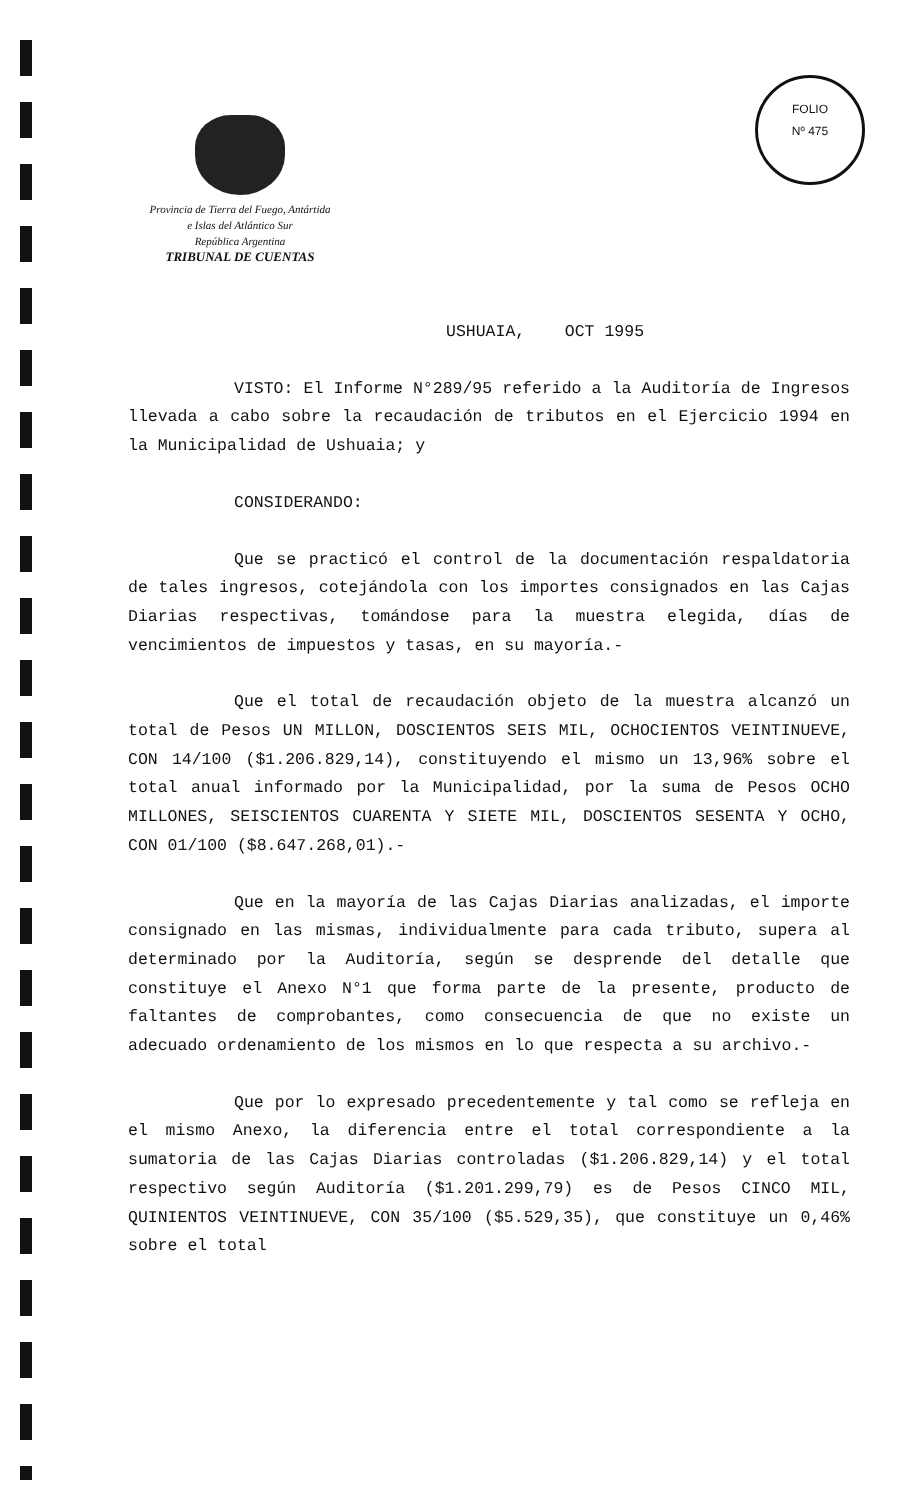Provincia de Tierra del Fuego, Antártida
e Islas del Atlántico Sur
República Argentina
TRIBUNAL DE CUENTAS
FOLIO
Nº 475
USHUAIA, OCT 1995
VISTO: El Informe N°289/95 referido a la Auditoría de Ingresos llevada a cabo sobre la recaudación de tributos en el Ejercicio 1994 en la Municipalidad de Ushuaia; y
CONSIDERANDO:
Que se practicó el control de la documentación respaldatoria de tales ingresos, cotejándola con los importes consignados en las Cajas Diarias respectivas, tomándose para la muestra elegida, días de vencimientos de impuestos y tasas, en su mayoría.-
Que el total de recaudación objeto de la muestra alcanzó un total de Pesos UN MILLON, DOSCIENTOS SEIS MIL, OCHOCIENTOS VEINTINUEVE, CON 14/100 ($1.206.829,14), constituyendo el mismo un 13,96% sobre el total anual informado por la Municipalidad, por la suma de Pesos OCHO MILLONES, SEISCIENTOS CUARENTA Y SIETE MIL, DOSCIENTOS SESENTA Y OCHO, CON 01/100 ($8.647.268,01).-
Que en la mayoría de las Cajas Diarias analizadas, el importe consignado en las mismas, individualmente para cada tributo, supera al determinado por la Auditoría, según se desprende del detalle que constituye el Anexo N°1 que forma parte de la presente, producto de faltantes de comprobantes, como consecuencia de que no existe un adecuado ordenamiento de los mismos en lo que respecta a su archivo.-
Que por lo expresado precedentemente y tal como se refleja en el mismo Anexo, la diferencia entre el total correspondiente a la sumatoria de las Cajas Diarias controladas ($1.206.829,14) y el total respectivo según Auditoría ($1.201.299,79) es de Pesos CINCO MIL, QUINIENTOS VEINTINUEVE, CON 35/100 ($5.529,35), que constituye un 0,46% sobre el total